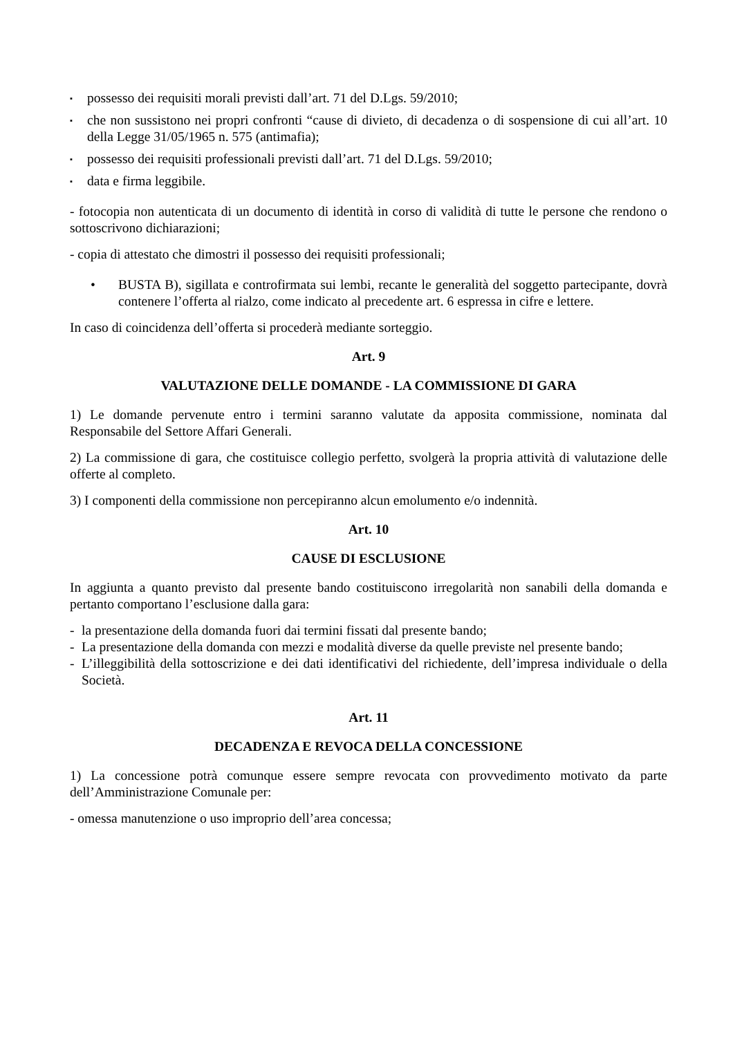▪ possesso dei requisiti morali previsti dall’art. 71 del D.Lgs. 59/2010;
▪ che non sussistono nei propri confronti “cause di divieto, di decadenza o di sospensione di cui all’art. 10 della Legge 31/05/1965 n. 575 (antimafia);
▪ possesso dei requisiti professionali previsti dall’art. 71 del D.Lgs. 59/2010;
▪ data e firma leggibile.
- fotocopia non autenticata di un documento di identità in corso di validità di tutte le persone che rendono o sottoscrivono dichiarazioni;
- copia di attestato che dimostri il possesso dei requisiti professionali;
• BUSTA B), sigillata e controfirmata sui lembi, recante le generalità del soggetto partecipante, dovrà contenere l’offerta al rialzo, come indicato al precedente art. 6 espressa in cifre e lettere.
In caso di coincidenza dell’offerta si procederà mediante sorteggio.
Art. 9
VALUTAZIONE DELLE DOMANDE - LA COMMISSIONE DI GARA
1) Le domande pervenute entro i termini saranno valutate da apposita commissione, nominata dal Responsabile del Settore Affari Generali.
2) La commissione di gara, che costituisce collegio perfetto, svolgerà la propria attività di valutazione delle offerte al completo.
3) I componenti della commissione non percepiranno alcun emolumento e/o indennità.
Art. 10
CAUSE DI ESCLUSIONE
In aggiunta a quanto previsto dal presente bando costituiscono irregolarità non sanabili della domanda e pertanto comportano l’esclusione dalla gara:
- la presentazione della domanda fuori dai termini fissati dal presente bando;
- La presentazione della domanda con mezzi e modalità diverse da quelle previste nel presente bando;
- L’illeggibilità della sottoscrizione e dei dati identificativi del richiedente, dell’impresa individuale o della Società.
Art. 11
DECADENZA E REVOCA DELLA CONCESSIONE
1) La concessione potrà comunque essere sempre revocata con provvedimento motivato da parte dell’Amministrazione Comunale per:
- omessa manutenzione o uso improprio dell’area concessa;